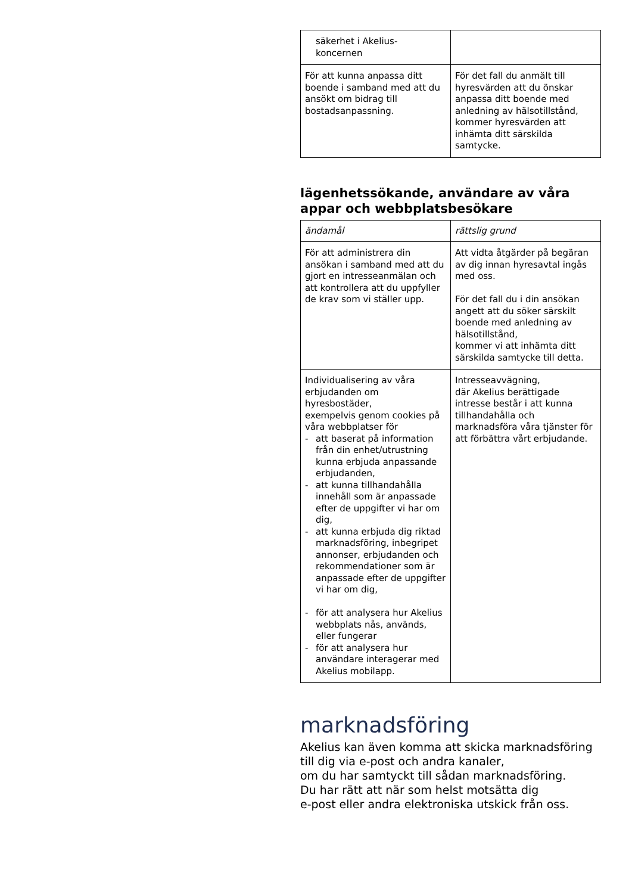| säkerhet i Akelius- koncernen | |
| För att kunna anpassa ditt boende i samband med att du ansökt om bidrag till bostadsanpassning. | För det fall du anmält till hyresvärden att du önskar anpassa ditt boende med anledning av hälsotillstånd, kommer hyresvärden att inhämta ditt särskilda samtycke. |
lägenhetssökande, användare av våra appar och webbplatsbesökare
| ändamål | rättslig grund |
| --- | --- |
| För att administrera din ansökan i samband med att du gjort en intresseanmälan och att kontrollera att du uppfyller de krav som vi ställer upp. | Att vidta åtgärder på begäran av dig innan hyresavtal ingås med oss. För det fall du i din ansökan angett att du söker särskilt boende med anledning av hälsotillstånd, kommer vi att inhämta ditt särskilda samtycke till detta. |
| Individualisering av våra erbjudanden om hyresbostäder, exempelvis genom cookies på våra webbplatser för - att baserat på information från din enhet/utrustning kunna erbjuda anpassande erbjudanden, - att kunna tillhandahålla innehåll som är anpassade efter de uppgifter vi har om dig, - att kunna erbjuda dig riktad marknadsföring, inbegripet annonser, erbjudanden och rekommendationer som är anpassade efter de uppgifter vi har om dig, - för att analysera hur Akelius webbplats nås, används, eller fungerar - för att analysera hur användare interagerar med Akelius mobilapp. | Intresseavvägning, där Akelius berättigade intresse består i att kunna tillhandahålla och marknadsföra våra tjänster för att förbättra vårt erbjudande. |
marknadsföring
Akelius kan även komma att skicka marknadsföring till dig via e-post och andra kanaler,
om du har samtyckt till sådan marknadsföring.
Du har rätt att när som helst motsätta dig
e-post eller andra elektroniska utskick från oss.